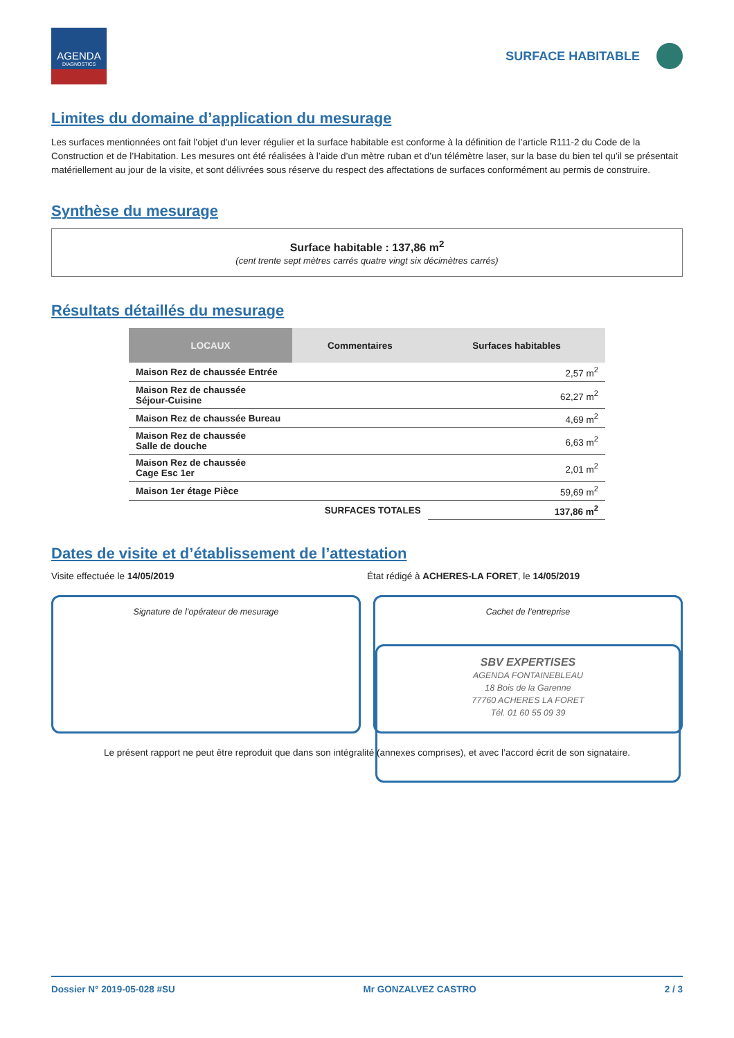AGENDA
DIAGNOSTICS
SURFACE HABITABLE
Limites du domaine d’application du mesurage
Les surfaces mentionnées ont fait l'objet d'un lever régulier et la surface habitable est conforme à la définition de l’article R111-2 du Code de la Construction et de l’Habitation. Les mesures ont été réalisées à l’aide d’un mètre ruban et d’un télémètre laser, sur la base du bien tel qu’il se présentait matériellement au jour de la visite, et sont délivrées sous réserve du respect des affectations de surfaces conformément au permis de construire.
Synthèse du mesurage
Surface habitable : 137,86 m<sup>2</sup>
(cent trente sept mètres carrés quatre vingt six décimètres carrés)
Résultats détaillés du mesurage
| LOCAUX | Commentaires | Surfaces habitables |
| --- | --- | --- |
| Maison Rez de chaussée Entrée | | 2,57 m<sup>2</sup> |
| Maison Rez de chaussée Séjour-Cuisine | | 62,27 m<sup>2</sup> |
| Maison Rez de chaussée Bureau | | 4,69 m<sup>2</sup> |
| Maison Rez de chaussée Salle de douche | | 6,63 m<sup>2</sup> |
| Maison Rez de chaussée Cage Esc 1er | | 2,01 m<sup>2</sup> |
| Maison 1er étage Pièce | | 59,69 m<sup>2</sup> |
| SURFACES TOTALES | | 137,86 m<sup>2</sup> |
Dates de visite et d’établissement de l’attestation
Visite effectuée le 14/05/2019 État rédigé à ACHERES-LA FORET, le 14/05/2019
Signature de l’opérateur de mesurage
Cachet de l’entreprise
SBV EXPERTISES
AGENDA FONTAINEBLEAU
18 Bois de la Garenne
77760 ACHERES LA FORET
Tél. 01 60 55 09 39
Le présent rapport ne peut être reproduit que dans son intégralité (annexes comprises), et avec l’accord écrit de son signataire.
Dossier N° 2019-05-028 #SU Mr GONZALVEZ CASTRO 2 / 3